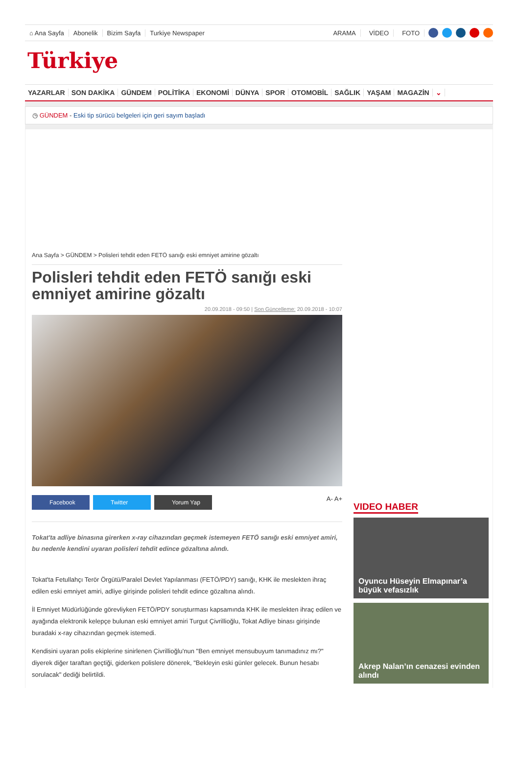⌂ Ana Sayfa Abonelik Bizim Sayfa Turkiye Newspaper ARAMA VİDEO FOTO
Türkiye
YAZARLAR SON DAKİKA GÜNDEM POLİTİKA EKONOMİ DÜNYA SPOR OTOMOBİL SAĞLIK YAŞAM MAGAZİN ⌄
◷ GÜNDEM - Eski tip sürücü belgeleri için geri sayım başladı
Ana Sayfa > GÜNDEM > Polisleri tehdit eden FETÖ sanığı eski emniyet amirine gözaltı
Polisleri tehdit eden FETÖ sanığı eski emniyet amirine gözaltı
20.09.2018 - 09:50 | Son Güncelleme: 20.09.2018 - 10:07
Facebook Twitter Yorum Yap
A- A+
Tokat'ta adliye binasına girerken x-ray cihazından geçmek istemeyen FETÖ sanığı eski emniyet amiri, bu nedenle kendini uyaran polisleri tehdit edince gözaltına alındı.
Tokat'ta Fetullahçı Terör Örgütü/Paralel Devlet Yapılanması (FETÖ/PDY) sanığı, KHK ile meslekten ihraç edilen eski emniyet amiri, adliye girişinde polisleri tehdit edince gözaltına alındı.
İl Emniyet Müdürlüğünde görevliyken FETÖ/PDY soruşturması kapsamında KHK ile meslekten ihraç edilen ve ayağında elektronik kelepçe bulunan eski emniyet amiri Turgut Çivrillioğlu, Tokat Adliye binası girişinde buradaki x-ray cihazından geçmek istemedi.
Kendisini uyaran polis ekiplerine sinirlenen Çivrillioğlu'nun "Ben emniyet mensubuyum tanımadınız mı?" diyerek diğer taraftan geçtiği, giderken polislere dönerek, "Bekleyin eski günler gelecek. Bunun hesabı sorulacak" dediği belirtildi.
VIDEO HABER
Oyuncu Hüseyin Elmapınar’a büyük vefasızlık
Akrep Nalan’ın cenazesi evinden alındı